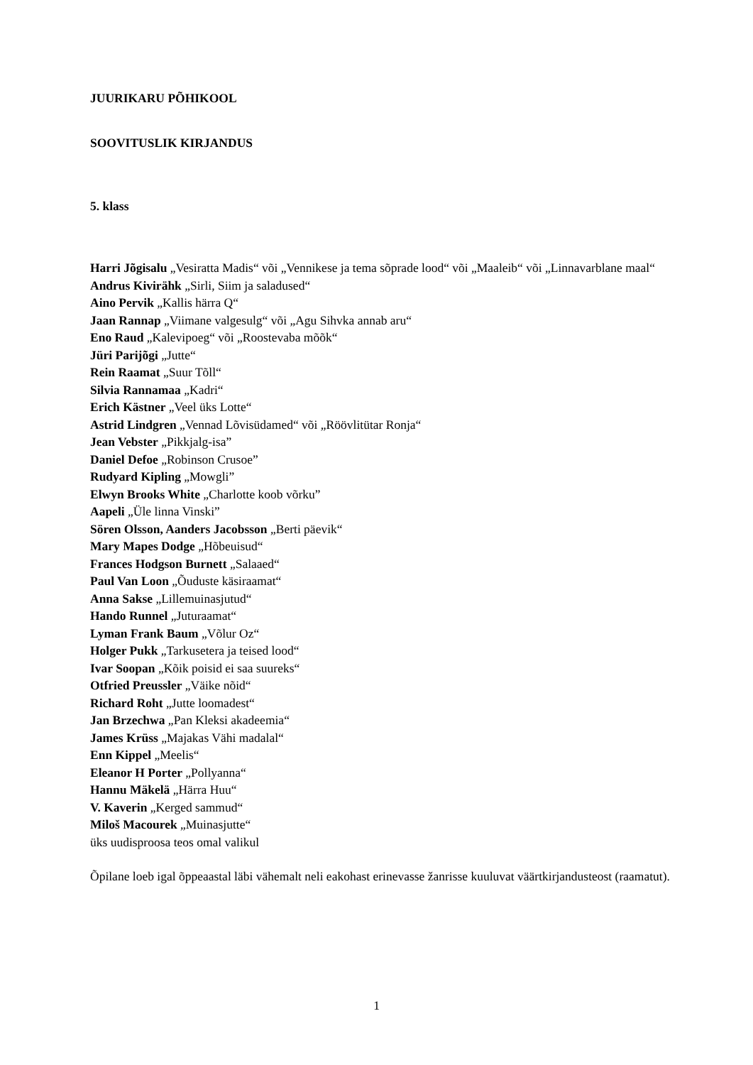JUURIKARU PÕHIKOOL
SOOVITUSLIK KIRJANDUS
5. klass
Harri Jõgisalu „Vesiratta Madis“ või „Vennikese ja tema sõprade lood“ või „Maaleib“ või „Linnavarblane maal“
Andrus Kivirähk „Sirli, Siim ja saladused“
Aino Pervik „Kallis härra Q“
Jaan Rannap „Viimane valgesulg“ või „Agu Sihvka annab aru“
Eno Raud „Kalevipoeg“ või „Roostevaba mõõk“
Jüri Parijõgi „Jutte“
Rein Raamat „Suur Tõll“
Silvia Rannamaa „Kadri“
Erich Kästner „Veel üks Lotte“
Astrid Lindgren „Vennad Lõvisüdamed“ või „Röövlitütar Ronja“
Jean Vebster „Pikkjalg-isa”
Daniel Defoe „Robinson Crusoe”
Rudyard Kipling „Mowgli”
Elwyn Brooks White „Charlotte koob võrku”
Aapeli „Üle linna Vinski”
Sören Olsson, Aanders Jacobsson „Berti päevik“
Mary Mapes Dodge „Hõbeuisud“
Frances Hodgson Burnett „Salaaed“
Paul Van Loon „Õuduste käsiraamat“
Anna Sakse „Lillemuinasjutud“
Hando Runnel „Juturaamat“
Lyman Frank Baum „Võlur Oz“
Holger Pukk „Tarkusetera ja teised lood“
Ivar Soopan „Kõik poisid ei saa suureks“
Otfried Preussler „Väike nõid“
Richard Roht „Jutte loomadest“
Jan Brzechwa „Pan Kleksi akadeemia“
James Krüss „Majakas Vähi madalal“
Enn Kippel „Meelis“
Eleanor H Porter „Pollyanna“
Hannu Mäkelä „Härra Huu“
V. Kaverin „Kerged sammud“
Miloš Macourek „Muinasjutte“
üks uudisproosa teos omal valikul
Õpilane loeb igal õppeaastal läbi vähemalt neli eakohast erinevasse žanrisse kuuluvat väärtkirjandusteost (raamatut).
1